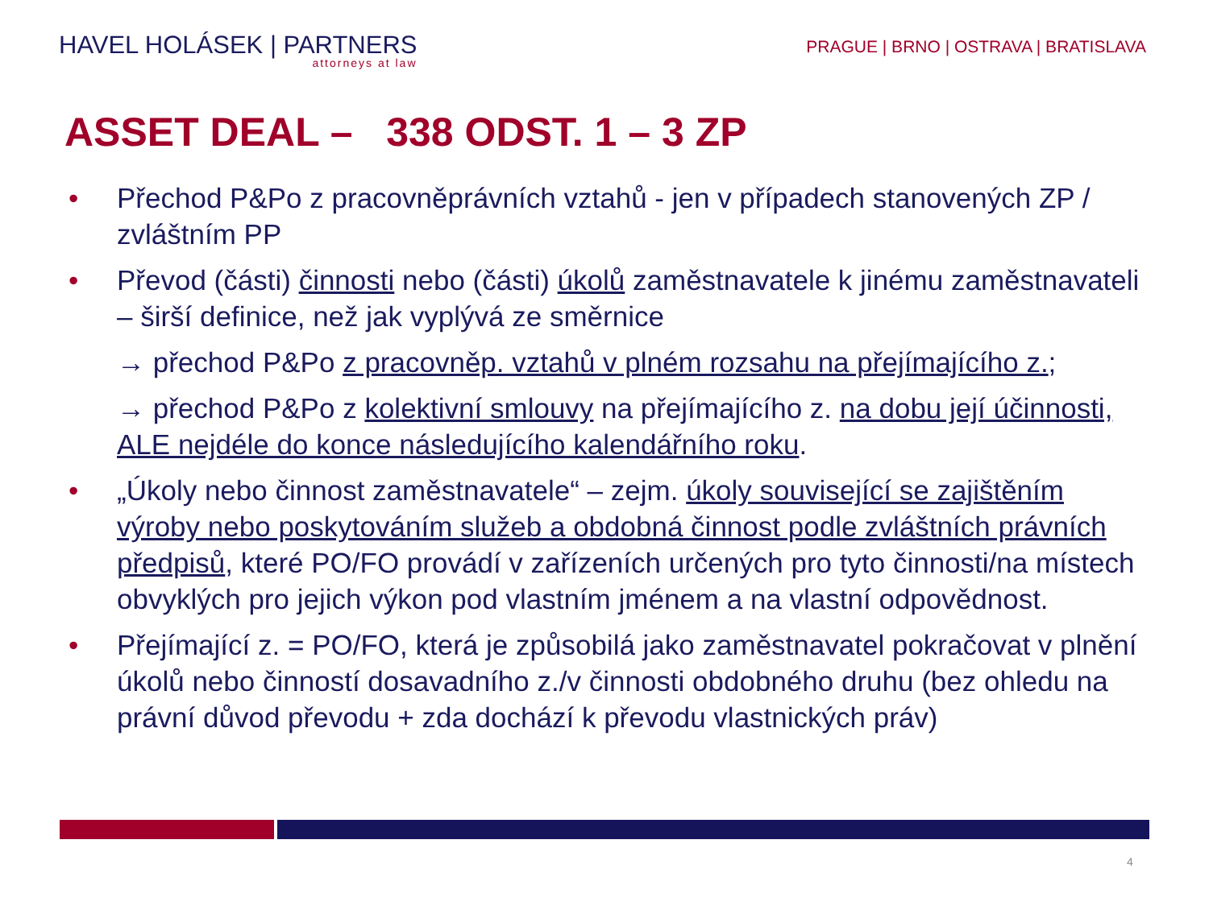HAVEL HOLÁSEK | PARTNERS
attorneys at law
PRAGUE | BRNO | OSTRAVA | BRATISLAVA
ASSET DEAL – 338 ODST. 1 – 3 ZP
• Přechod P&Po z pracovněprávních vztahů - jen v případech stanovených ZP / zvláštním PP
• Převod (části) činnosti nebo (části) úkolů zaměstnavatele k jinému zaměstnavateli – širší definice, než jak vyplývá ze směrnice
→ přechod P&Po z pracovněp. vztahů v plném rozsahu na přejímajícího z.;
→ přechod P&Po z kolektivní smlouvy na přejímajícího z. na dobu její účinnosti, ALE nejdéle do konce následujícího kalendářního roku.
• „Úkoly nebo činnost zaměstnavatele“ – zejm. úkoly související se zajištěním výroby nebo poskytováním služeb a obdobná činnost podle zvláštních právních předpisů, které PO/FO provádí v zařízeních určených pro tyto činnosti/na místech obvyklých pro jejich výkon pod vlastním jménem a na vlastní odpovědnost.
• Přejímající z. = PO/FO, která je způsobilá jako zaměstnavatel pokračovat v plnění úkolů nebo činností dosavadního z./v činnosti obdobného druhu (bez ohledu na právní důvod převodu + zda dochází k převodu vlastnických práv)
4